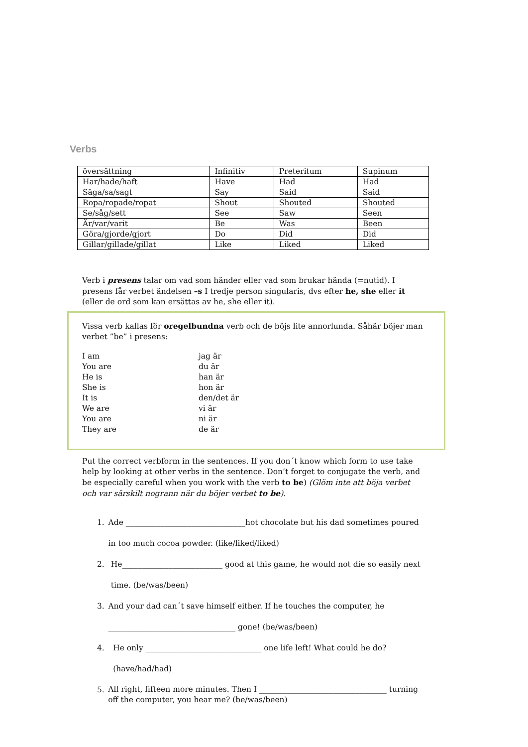Verbs
| översättning | Infinitiv | Preteritum | Supinum |
| Har/hade/haft | Have | Had | Had |
| Säga/sa/sagt | Say | Said | Said |
| Ropa/ropade/ropat | Shout | Shouted | Shouted |
| Se/såg/sett | See | Saw | Seen |
| Är/var/varit | Be | Was | Been |
| Göra/gjorde/gjort | Do | Did | Did |
| Gillar/gillade/gillat | Like | Liked | Liked |
Verb i presens talar om vad som händer eller vad som brukar hända (=nutid). I presens får verbet ändelsen –s I tredje person singularis, dvs efter he, she eller it (eller de ord som kan ersättas av he, she eller it).
Vissa verb kallas för oregelbundna verb och de böjs lite annorlunda. Såhär böjer man verbet ”be” i presens:
I am jag är
You are du är
He is han är
She is hon är
It is den/det är
We are vi är
You are ni är
They are de är
Put the correct verbform in the sentences. If you don´t know which form to use take help by looking at other verbs in the sentence. Don’t forget to conjugate the verb, and be especially careful when you work with the verb to be) (Glöm inte att böja verbet och var särskilt nogrann när du böjer verbet to be).
1. Ade _______________________________hot chocolate but his dad sometimes poured in too much cocoa powder. (like/liked/liked)
2. He__________________________ good at this game, he would not die so easily next time. (be/was/been)
3. And your dad can´t save himself either. If he touches the computer, he _________________________________ gone! (be/was/been)
4. He only ______________________________ one life left! What could he do? (have/had/had)
5. All right, fifteen more minutes. Then I _________________________________ turning off the computer, you hear me? (be/was/been)